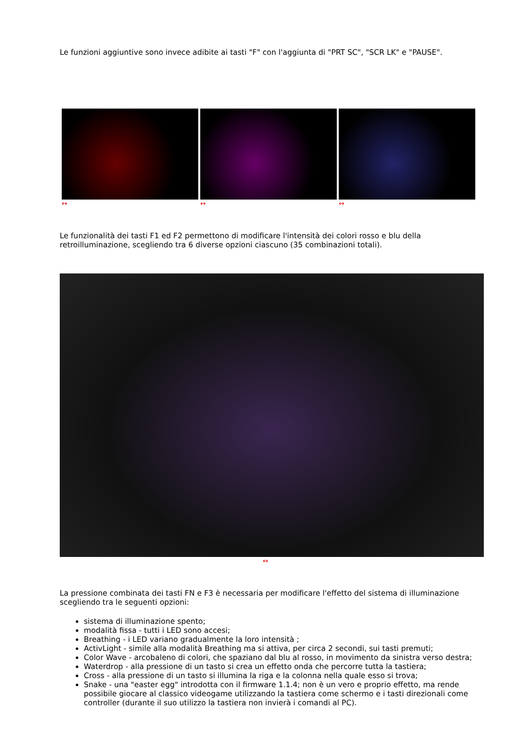Le funzioni aggiuntive sono invece adibite ai tasti "F" con l'aggiunta di "PRT SC", "SCR LK" e "PAUSE".
↔ ↔ ↔
Le funzionalità dei tasti F1 ed F2 permettono di modificare l'intensità dei colori rosso e blu della retroilluminazione, scegliendo tra 6 diverse opzioni ciascuno (35 combinazioni totali).
↔
La pressione combinata dei tasti FN e F3 è necessaria per modificare l'effetto del sistema di illuminazione scegliendo tra le seguenti opzioni:
sistema di illuminazione spento;
modalità fissa - tutti i LED sono accesi;
Breathing - i LED variano gradualmente la loro intensità ;
ActivLight - simile alla modalità Breathing ma si attiva, per circa 2 secondi, sui tasti premuti;
Color Wave - arcobaleno di colori, che spaziano dal blu al rosso, in movimento da sinistra verso destra;
Waterdrop - alla pressione di un tasto si crea un effetto onda che percorre tutta la tastiera;
Cross - alla pressione di un tasto si illumina la riga e la colonna nella quale esso si trova;
Snake - una "easter egg" introdotta con il firmware 1.1.4; non è un vero e proprio effetto, ma rende possibile giocare al classico videogame utilizzando la tastiera come schermo e i tasti direzionali come controller (durante il suo utilizzo la tastiera non invierà i comandi al PC).